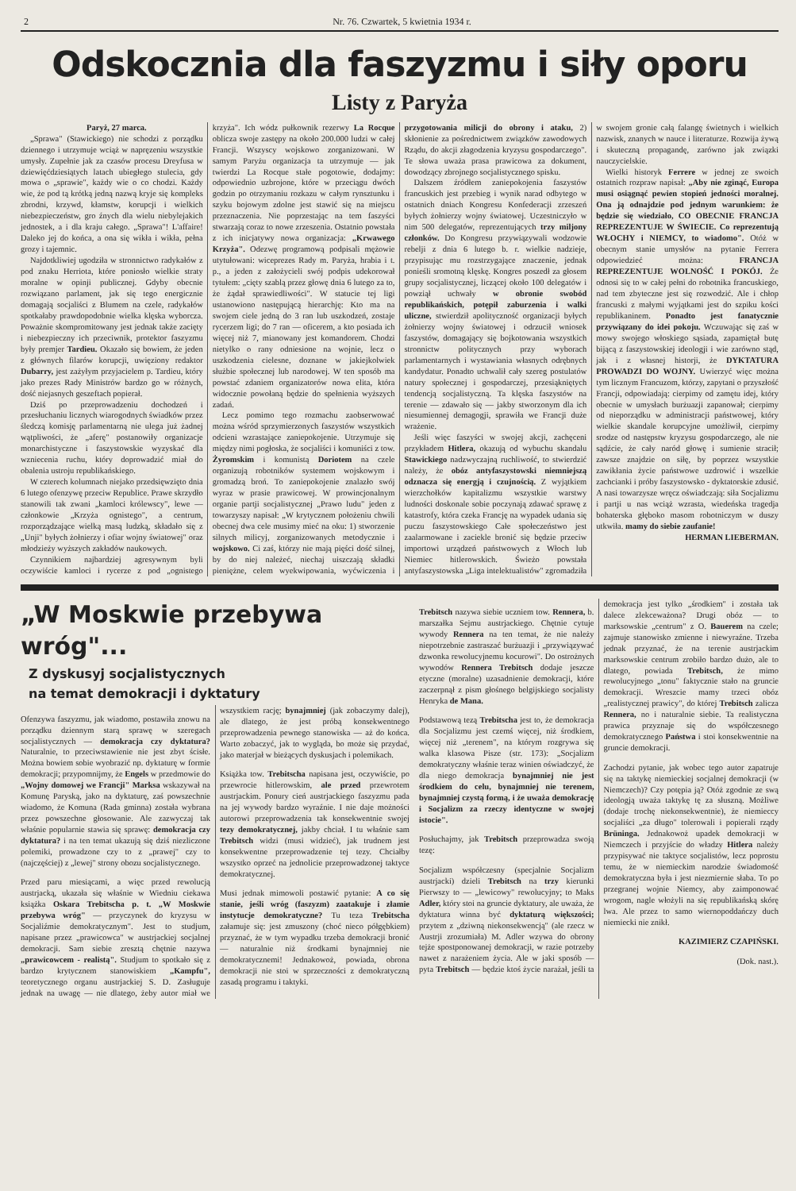2 Nr. 76. Czwartek, 5 kwietnia 1934 r.
Odskocznia dla faszyzmu i siły oporu
Listy z Paryża
Paryż, 27 marca.
„Sprawa" (Stawickiego) nie schodzi z porządku dziennego i utrzymuje wciąż w napręzeniu wszystkie umysły. Zupełnie jak za czasów procesu Dreyfusa w dziewięćdziesiątych latach ubiegłego stulecia, gdy mowa o „sprawie", każdy wie o co chodzi. Każdy wie, że pod tą krótką jedną nazwą kryje się kompleks zbrodni, krzywd, kłamstw, korupcji i wielkich niebezpieczeństw, gro źnych dla wielu niebylejakich jednostek, a i dla kraju całego. „Sprawa"! L'affaire! Daleko jej do końca, a ona się wikła i wikła, pełna grozy i tajemnic.
Najdotkliwiej ugodziła w stronnictwo radykałów z pod znaku Herriota, które poniosło wielkie straty moralne w opinji publicznej. Gdyby obecnie rozwiązano parlament, jak się tego energicznie domagają socjaliści z Blumem na czele, radykałów spotkałaby prawdopodobnie wielka klęska wyborcza. Poważnie skompromitowany jest jednak także zacięty i niebezpieczny ich przeciwnik, protektor faszyzmu były premjer Tardieu. Okazało się bowiem, że jeden z głównych filarów korupcji, uwięziony redaktor Dubarry, jest zażyłym przyjacielem p. Tardieu, który jako prezes Rady Ministrów bardzo go w różnych, dość niejasnych geszeftach popierał.
Dziś po przeprowadzeniu dochodzeń i przesłuchaniu licznych wiarogodnych świadków przez śledczą komisję parlamentarną nie ulega już żadnej wątpliwości, że „aferę" postanowiły organizacje monarchistyczne i faszystowskie wyzyskać dla wzniecenia ruchu, który doprowadzić miał do obalenia ustroju republikańskiego.
W czterech kolumnach niejako przedsięwzięto dnia 6 lutego ofenzywę przeciw Republice. Prawe skrzydło stanowili tak zwani „kamloci królewscy", lewe — członkowie „Krzyża ognistego", a centrum, rozporządzające wielką masą ludzką, składało się z „Unji" byłych żołnierzy i ofiar wojny światowej" oraz młodzieży wyższych zakładów naukowych.
Czynnikiem najbardziej agresywnym byli oczywiście kamloci i rycerze z pod „ognistego krzyża". Ich wódz pułkownik rezerwy La Rocque oblicza swoje zastępy na około 200.000 ludzi w całej Francji. Wszyscy wojskowo zorganizowani. W samym Paryżu organizacja ta utrzymuje — jak twierdzi La Rocque stałe pogotowie, dodajmy: odpowiednio uzbrojone, które w przeciągu dwóch godzin po otrzymaniu rozkazu w całym rynsztunku i szyku bojowym zdolne jest stawić się na miejscu przeznaczenia. Nie poprzestając na tem faszyści stwarzają coraz to nowe zrzeszenia. Ostatnio powstała z ich inicjatywy nowa organizacja: „Krwawego Krzyża". Odezwę programową podpisali mężowie utytułowani: wiceprezes Rady m. Paryża, hrabia i t. p., a jeden z założycieli swój podpis udekorował tytułem: „cięty szablą przez głowę dnia 6 lutego za to, że żądał sprawiedliwości". W statucie tej ligi ustanowiono następującą hierarchję: Kto ma na swojem ciele jedną do 3 ran lub uszkodzeń, zostaje rycerzem ligi; do 7 ran — oficerem, a kto posiada ich więcej niż 7, mianowany jest komandorem. Chodzi nietylko o rany odniesione na wojnie, lecz o uszkodzenia cielesne, doznane w jakiejkolwiek służbie społecznej lub narodowej. W ten sposób ma powstać zdaniem organizatorów nowa elita, która widocznie powołaną będzie do spełnienia wyższych zadań.
Lecz pomimo tego rozmachu zaobserwować można wśród sprzymierzonych faszystów wszystkich odcieni wzrastające zaniepokojenie. Utrzymuje się między nimi pogłoska, że socjaliści i komuniści z tow. Żyromskim i komunistą Doriotem na czele organizują robotników systemem wojskowym i gromadzą broń. To zaniepokojenie znalazło swój wyraz w prasie prawicowej. W prowincjonalnym organie partji socjalistycznej „Prawo ludu" jeden z towarzyszy napisał: „W krytycznem położeniu chwili obecnej dwa cele musimy mieć na oku: 1) stworzenie silnych milicyj, zorganizowanych metodycznie i wojskowo. Ci zaś, którzy nie mają pięści dość silnej, by do niej należeć, niechaj uiszczają składki pieniężne, celem wyekwipowania, wyćwiczenia i przygotowania milicji do obrony i ataku, 2) skłonienie za pośrednictwem związków zawodowych Rządu, do akcji złagodzenia kryzysu gospodarczego". Te słowa uważa prasa prawicowa za dokument, dowodzący zbrojnego socjalistycznego spisku.
Dalszem źródłem zaniepokojenia faszystów francuskich jest przebieg i wynik narad odbytego w ostatnich dniach Kongresu Konfederacji zrzeszeń byłych żołnierzy wojny światowej. Uczestniczyło w nim 500 delegatów, reprezentujących trzy miljony członków. Do Kongresu przywiązywali wodzowie rebelji z dnia 6 lutego b. r. wielkie nadzieje, przypisując mu rozstrzygające znaczenie, jednak ponieśli sromotną klęskę. Kongres poszedł za głosem grupy socjalistycznej, liczącej około 100 delegatów i powziął uchwały w obronie swobód republikańskich, potępił zaburzenia i walki uliczne, stwierdził apolityczność organizacji byłych żołnierzy wojny światowej i odrzucił wniosek faszystów, domagający się bojkotowania wszystkich stronnictw politycznych przy wyborach parlamentarnych i wystawiania własnych odrębnych kandydatur. Ponadto uchwalił cały szereg postulatów natury społecznej i gospodarczej, przesiąkniętych tendencją socjalistyczną. Ta klęska faszystów na terenie — zdawało się — jakby stworzonym dla ich niesumiennej demagogji, sprawiła we Francji duże wrażenie.
Jeśli więc faszyści w swojej akcji, zachęceni przykładem Hitlera, okazują od wybuchu skandalu Stawickiego nadzwyczajną ruchliwość, to stwierdzić należy, że obóz antyfaszystowski niemniejszą odznacza się energją i czujnością. Z wyjątkiem wierzchołków kapitalizmu wszystkie warstwy ludności doskonale sobie poczynają zdawać sprawę z katastrofy, która czeka Francję na wypadek udania się puczu faszystowskiego Całe społeczeństwo jest zaalarmowane i zaciekle bronić się będzie przeciw importowi urządzeń państwowych z Włoch lub Niemiec hitlerowskich. Świeżo powstała antyfaszystowska „Liga intelektualistów" zgromadziła w swojem gronie całą falangę świetnych i wielkich nazwisk, znanych w nauce i literaturze. Rozwija żywą i skuteczną propagandę, zarówno jak związki nauczycielskie.
Wielki historyk Ferrere w jednej ze swoich ostatnich rozpraw napisał: „Aby nie zginąć, Europa musi osiągnąć pewien stopień jedności moralnej. Ona ją odnajdzie pod jednym warunkiem: że będzie się wiedziało, CO OBECNIE FRANCJA REPREZENTUJE W ŚWIECIE. Co reprezentują WŁOCHY i NIEMCY, to wiadomo". Otóż w obecnym stanie umysłów na pytanie Ferrera odpowiedzieć można: FRANCJA REPREZENTUJE WOLNOŚĆ I POKÓJ. Że odnosi się to w całej pełni do robotnika francuskiego, nad tem zbyteczne jest się rozwodzić. Ale i chłop francuski z małymi wyjątkami jest do szpiku kości republikaninem. Ponadto jest fanatycznie przywiązany do idei pokoju. Wczuwając się zaś w mowy swojego włoskiego sąsiada, zapamiętał butę bijącą z faszystowskiej ideologji i wie zarówno stąd, jak i z własnej historji, że DYKTATURA PROWADZI DO WOJNY. Uwierzyć więc można tym licznym Francuzom, którzy, zapytani o przyszłość Francji, odpowiadają: cierpimy od zamętu idej, który obecnie w umysłach burżuazji zapanował; cierpimy od nieporządku w administracji państwowej, który wielkie skandale korupcyjne umożliwił, cierpimy srodze od następstw kryzysu gospodarczego, ale nie sądźcie, że cały naród głowę i sumienie stracił; zawsze znajdzie on siłę, by poprzez wszystkie zawikłania życie państwowe uzdrowić i wszelkie zachcianki i próby faszystowsko - dyktatorskie zdusić. A nasi towarzysze wręcz oświadczają: siła Socjalizmu i partji u nas wciąż wzrasta, wiedeńska tragedja bohaterska głęboko masom robotniczym w duszy utkwiła. mamy do siebie zaufanie!
HERMAN LIEBERMAN.
„W Moskwie przebywa wróg"...
Z dyskusyj socjalistycznych
na temat demokracji i dyktatury
Ofenzywa faszyzmu, jak wiadomo, postawiła znowu na porządku dziennym starą sprawę w szeregach socjalistycznych — demokracja czy dyktatura? Naturalnie, to przeciwstawienie nie jest zbyt ścisłe. Można bowiem sobie wyobrazić np. dyktaturę w formie demokracji; przypomnijmy, że Engels w przedmowie do „Wojny domowej we Francji" Marksa wskazywał na Komunę Paryską, jako na dyktaturę, zaś powszechnie wiadomo, że Komuna (Rada gminna) została wybrana przez powszechne głosowanie. Ale zazwyczaj tak właśnie popularnie stawia się sprawę: demokracja czy dyktatura? i na ten temat ukazują się dziś niezliczone polemiki, prowadzone czy to z „prawej" czy to (najczęściej) z „lewej" strony obozu socjalistycznego.
Przed paru miesiącami, a więc przed rewolucją austrjacką, ukazała się właśnie w Wiedniu ciekawa książka Oskara Trebitscha p. t. „W Moskwie przebywa wróg" — przyczynek do kryzysu w Socjaliźmie demokratycznym". Jest to studjum, napisane przez „prawicowca" w austrjackiej socjalnej demokracji. Sam siebie zresztą chętnie nazywa „prawicowcem - realistą". Studjum to spotkało się z bardzo krytycznem stanowiskiem „Kampfu", teoretycznego organu austrjackiej S. D. Zasługuje jednak na uwagę — nie dlatego, żeby autor miał we wszystkiem rację; bynajmniej (jak zobaczymy dalej), ale dlatego, że jest próbą konsekwentnego przeprowadzenia pewnego stanowiska — aż do końca. Warto zobaczyć, jak to wygląda, bo może się przydać, jako materjał w bieżących dyskusjach i polemikach.
Książka tow. Trebitscha napisana jest, oczywiście, po przewrocie hitlerowskim, ale przed przewrotem austrjackim. Ponury cień austrjackiego faszyzmu pada na jej wywody bardzo wyraźnie. I nie daje możności autorowi przeprowadzenia tak konsekwentnie swojej tezy demokratycznej, jakby chciał. I tu właśnie sam Trebitsch widzi (musi widzieć), jak trudnem jest konsekwentne przeprowadzenie tej tezy. Chciałby wszystko oprzeć na jednolicie przeprowadzonej taktyce demokratycznej.
Musi jednak mimowoli postawić pytanie: A co się stanie, jeśli wróg (faszyzm) zaatakuje i złamie instytucje demokratyczne? Tu teza Trebitscha załamuje się: jest zmuszony (choć nieco półgębkiem) przyznać, że w tym wypadku trzeba demokracji bronić — naturalnie niż środkami bynajmniej nie demokratycznemi! Jednakowoż, powiada, obrona demokracji nie stoi w sprzeczności z demokratyczną zasadą programu i taktyki.
Trebitsch nazywa siebie uczniem tow. Rennera, b. marszałka Sejmu austrjackiego. Chętnie cytuje wywody Rennera na ten temat, że nie należy niepotrzebnie zastraszać burżuazji i „przywiązywać dzwonka rewolucyjnemu kocurowi". Do ostrożnych wywodów Rennera Trebitsch dodaje jeszcze etyczne (moralne) uzasadnienie demokracji, które zaczerpnął z pism głośnego belgijskiego socjalisty Henryka de Mana.
Podstawową tezą Trebitscha jest to, że demokracja dla Socjalizmu jest czemś więcej, niż środkiem, więcej niż „terenem", na którym rozgrywa się walka klasowa Pisze (str. 173): „Socjalizm demokratyczny właśnie teraz winien oświadczyć, że dla niego demokracja bynajmniej nie jest środkiem do celu, bynajmniej nie terenem, bynajmniej czystą formą, i że uważa demokrację i Socjalizm za rzeczy identyczne w swojej istocie".
Posłuchajmy, jak Trebitsch przeprowadza swoją tezę:
Socjalizm współczesny (specjalnie Socjalizm austrjacki) dzieli Trebitsch na trzy kierunki Pierwszy to — „lewicowy" rewolucyjny; to Maks Adler, który stoi na gruncie dyktatury, ale uważa, że dyktatura winna być dyktaturą większości; przytem z „dziwną niekonsekwencją" (ale rzecz w Austrji zrozumiała) M. Adler wzywa do obrony tejże spostponowanej demokracji, w razie potrzeby nawet z narażeniem życia. Ale w jaki sposób — pyta Trebitsch — będzie ktoś życie narażał, jeśli ta demokracja jest tylko „środkiem" i została tak dalece zlekceważona? Drugi obóz — to marksowskie „centrum" z O. Bauerem na czele; zajmuje stanowisko zmienne i niewyraźne. Trzeba jednak przyznać, że na terenie austrjackim marksowskie centrum zrobiło bardzo dużo, ale to dlatego, powiada Trebitsch, że mimo rewolucyjnego „tonu" faktycznie stało na gruncie demokracji. Wreszcie mamy trzeci obóz „realistycznej prawicy", do której Trebitsch zalicza Rennera, no i naturalnie siebie. Ta realistyczna prawica przyznaje się do współczesnego demokratycznego Państwa i stoi konsekwentnie na gruncie demokracji.
Zachodzi pytanie, jak wobec tego autor zapatruje się na taktykę niemieckiej socjalnej demokracji (w Niemczech)? Czy potępia ją? Otóż zgodnie ze swą ideologją uważa taktykę tę za słuszną. Możliwe (dodaje trochę niekonsekwentnie), że niemieccy socjaliści „za długo" tolerowali i popierali rządy Brüninga. Jednakowoż upadek demokracji w Niemczech i przyjście do władzy Hitlera należy przypisywać nie taktyce socjalistów, lecz poprostu temu, że w niemieckim narodzie świadomość demokratyczna była i jest niezmiernie słaba. To po przegranej wojnie Niemcy, aby zaimponować wrogom, nagle włożyli na się republikańską skórę lwa. Ale przez to samo wiernopoddańczy duch niemiecki nie znikł.
KAZIMIERZ CZAPIŃSKI.
(Dok. nast.).